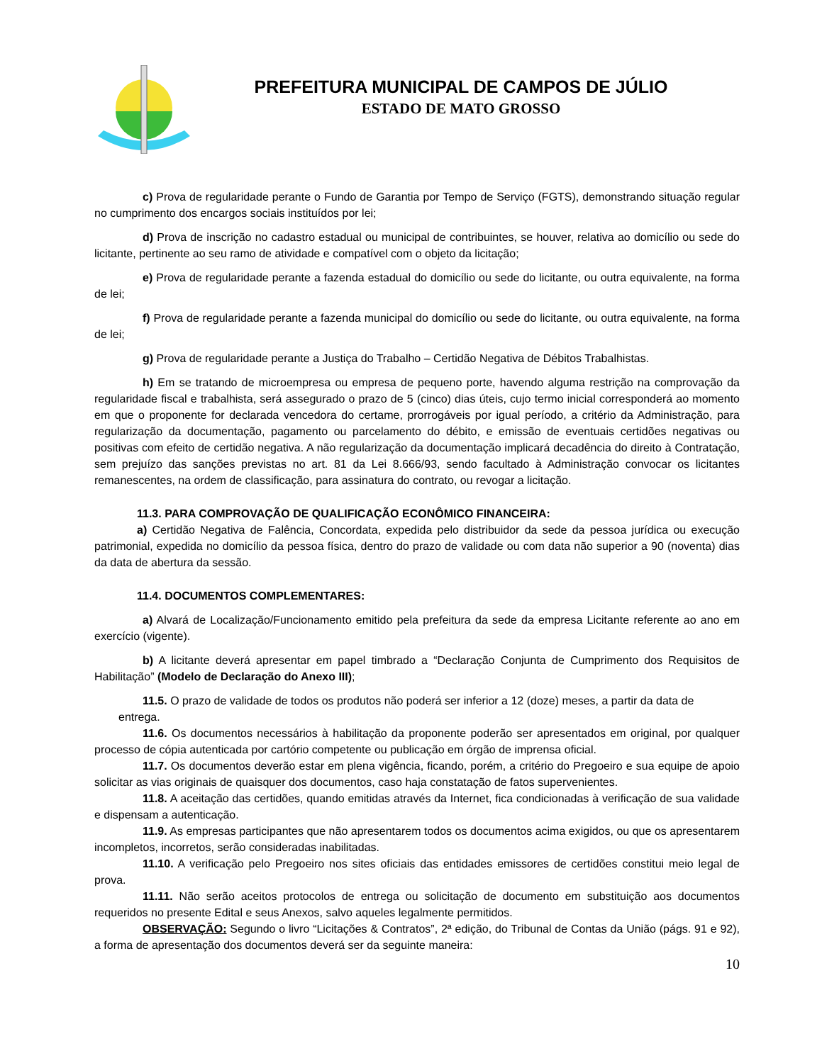PREFEITURA MUNICIPAL DE CAMPOS DE JÚLIO
ESTADO DE MATO GROSSO
c) Prova de regularidade perante o Fundo de Garantia por Tempo de Serviço (FGTS), demonstrando situação regular no cumprimento dos encargos sociais instituídos por lei;
d) Prova de inscrição no cadastro estadual ou municipal de contribuintes, se houver, relativa ao domicílio ou sede do licitante, pertinente ao seu ramo de atividade e compatível com o objeto da licitação;
e) Prova de regularidade perante a fazenda estadual do domicílio ou sede do licitante, ou outra equivalente, na forma de lei;
f) Prova de regularidade perante a fazenda municipal do domicílio ou sede do licitante, ou outra equivalente, na forma de lei;
g) Prova de regularidade perante a Justiça do Trabalho – Certidão Negativa de Débitos Trabalhistas.
h) Em se tratando de microempresa ou empresa de pequeno porte, havendo alguma restrição na comprovação da regularidade fiscal e trabalhista, será assegurado o prazo de 5 (cinco) dias úteis, cujo termo inicial corresponderá ao momento em que o proponente for declarada vencedora do certame, prorrogáveis por igual período, a critério da Administração, para regularização da documentação, pagamento ou parcelamento do débito, e emissão de eventuais certidões negativas ou positivas com efeito de certidão negativa. A não regularização da documentação implicará decadência do direito à Contratação, sem prejuízo das sanções previstas no art. 81 da Lei 8.666/93, sendo facultado à Administração convocar os licitantes remanescentes, na ordem de classificação, para assinatura do contrato, ou revogar a licitação.
11.3. PARA COMPROVAÇÃO DE QUALIFICAÇÃO ECONÔMICO FINANCEIRA:
a) Certidão Negativa de Falência, Concordata, expedida pelo distribuidor da sede da pessoa jurídica ou execução patrimonial, expedida no domicílio da pessoa física, dentro do prazo de validade ou com data não superior a 90 (noventa) dias da data de abertura da sessão.
11.4. DOCUMENTOS COMPLEMENTARES:
a) Alvará de Localização/Funcionamento emitido pela prefeitura da sede da empresa Licitante referente ao ano em exercício (vigente).
b) A licitante deverá apresentar em papel timbrado a “Declaração Conjunta de Cumprimento dos Requisitos de Habilitação” (Modelo de Declaração do Anexo III);
11.5. O prazo de validade de todos os produtos não poderá ser inferior a 12 (doze) meses, a partir da data de
entrega.
11.6. Os documentos necessários à habilitação da proponente poderão ser apresentados em original, por qualquer processo de cópia autenticada por cartório competente ou publicação em órgão de imprensa oficial.
11.7. Os documentos deverão estar em plena vigência, ficando, porém, a critério do Pregoeiro e sua equipe de apoio solicitar as vias originais de quaisquer dos documentos, caso haja constatação de fatos supervenientes.
11.8. A aceitação das certidões, quando emitidas através da Internet, fica condicionadas à verificação de sua validade e dispensam a autenticação.
11.9. As empresas participantes que não apresentarem todos os documentos acima exigidos, ou que os apresentarem incompletos, incorretos, serão consideradas inabilitadas.
11.10. A verificação pelo Pregoeiro nos sites oficiais das entidades emissores de certidões constitui meio legal de prova.
11.11. Não serão aceitos protocolos de entrega ou solicitação de documento em substituição aos documentos requeridos no presente Edital e seus Anexos, salvo aqueles legalmente permitidos.
OBSERVAÇÃO: Segundo o livro “Licitações & Contratos”, 2ª edição, do Tribunal de Contas da União (págs. 91 e 92), a forma de apresentação dos documentos deverá ser da seguinte maneira:
10